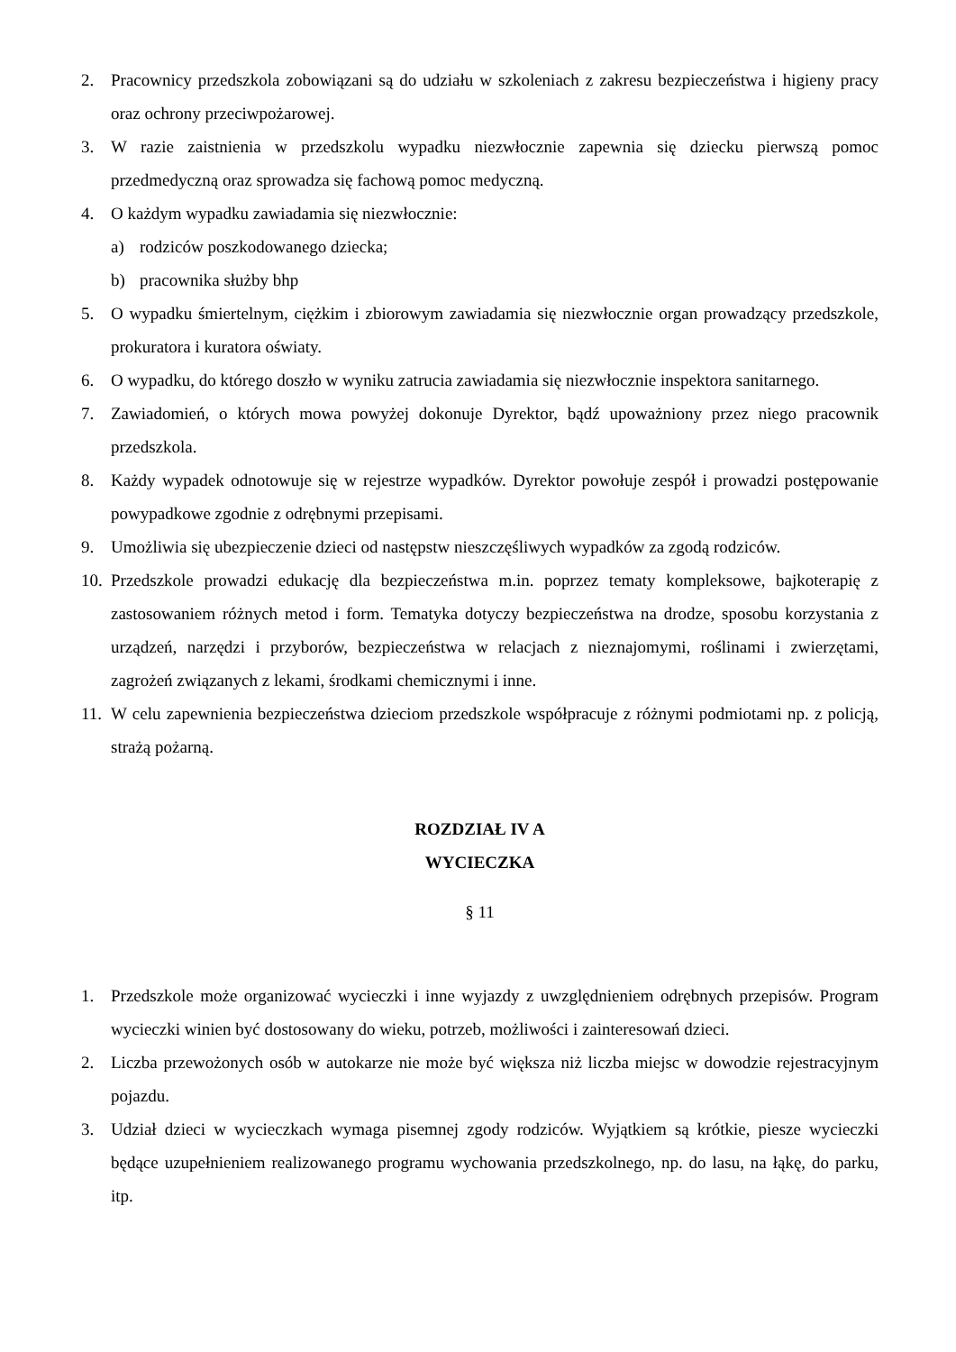2. Pracownicy przedszkola zobowiązani są do udziału w szkoleniach z zakresu bezpieczeństwa i higieny pracy oraz ochrony przeciwpożarowej.
3. W razie zaistnienia w przedszkolu wypadku niezwłocznie zapewnia się dziecku pierwszą pomoc przedmedyczną oraz sprowadza się fachową pomoc medyczną.
4. O każdym wypadku zawiadamia się niezwłocznie:
a) rodziców poszkodowanego dziecka;
b) pracownika służby bhp
5. O wypadku śmiertelnym, ciężkim i zbiorowym zawiadamia się niezwłocznie organ prowadzący przedszkole, prokuratora i kuratora oświaty.
6. O wypadku, do którego doszło w wyniku zatrucia zawiadamia się niezwłocznie inspektora sanitarnego.
7. Zawiadomień, o których mowa powyżej dokonuje Dyrektor, bądź upoważniony przez niego pracownik przedszkola.
8. Każdy wypadek odnotowuje się w rejestrze wypadków. Dyrektor powołuje zespół i prowadzi postępowanie powypadkowe zgodnie z odrębnymi przepisami.
9. Umożliwia się ubezpieczenie dzieci od następstw nieszczęśliwych wypadków za zgodą rodziców.
10. Przedszkole prowadzi edukację dla bezpieczeństwa m.in. poprzez tematy kompleksowe, bajkoterapię z zastosowaniem różnych metod i form. Tematyka dotyczy bezpieczeństwa na drodze, sposobu korzystania z urządzeń, narzędzi i przyborów, bezpieczeństwa w relacjach z nieznajomymi, roślinami i zwierzętami, zagrożeń związanych z lekami, środkami chemicznymi i inne.
11. W celu zapewnienia bezpieczeństwa dzieciom przedszkole współpracuje z różnymi podmiotami np. z policją, strażą pożarną.
ROZDZIAŁ IV A
WYCIECZKA
§ 11
1. Przedszkole może organizować wycieczki i inne wyjazdy z uwzględnieniem odrębnych przepisów. Program wycieczki winien być dostosowany do wieku, potrzeb, możliwości i zainteresowań dzieci.
2. Liczba przewożonych osób w autokarze nie może być większa niż liczba miejsc w dowodzie rejestracyjnym pojazdu.
3. Udział dzieci w wycieczkach wymaga pisemnej zgody rodziców. Wyjątkiem są krótkie, piesze wycieczki będące uzupełnieniem realizowanego programu wychowania przedszkolnego, np. do lasu, na łąkę, do parku, itp.